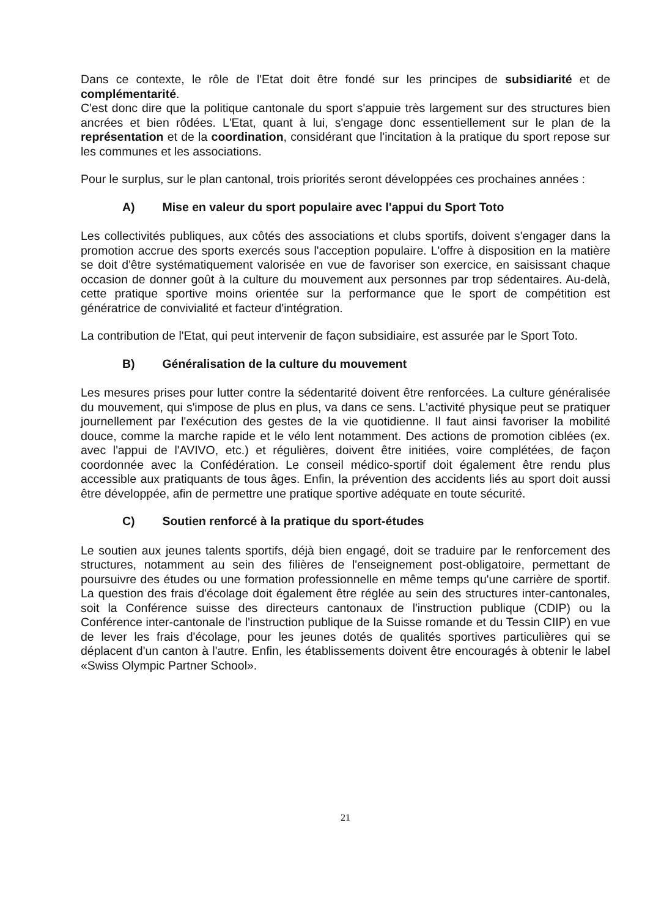Dans ce contexte, le rôle de l'Etat doit être fondé sur les principes de subsidiarité et de complémentarité.
C'est donc dire que la politique cantonale du sport s'appuie très largement sur des structures bien ancrées et bien rôdées. L'Etat, quant à lui, s'engage donc essentiellement sur le plan de la représentation et de la coordination, considérant que l'incitation à la pratique du sport repose sur les communes et les associations.
Pour le surplus, sur le plan cantonal, trois priorités seront développées ces prochaines années :
A) Mise en valeur du sport populaire avec l'appui du Sport Toto
Les collectivités publiques, aux côtés des associations et clubs sportifs, doivent s'engager dans la promotion accrue des sports exercés sous l'acception populaire. L'offre à disposition en la matière se doit d'être systématiquement valorisée en vue de favoriser son exercice, en saisissant chaque occasion de donner goût à la culture du mouvement aux personnes par trop sédentaires. Au-delà, cette pratique sportive moins orientée sur la performance que le sport de compétition est génératrice de convivialité et facteur d'intégration.
La contribution de l'Etat, qui peut intervenir de façon subsidiaire, est assurée par le Sport Toto.
B) Généralisation de la culture du mouvement
Les mesures prises pour lutter contre la sédentarité doivent être renforcées. La culture généralisée du mouvement, qui s'impose de plus en plus, va dans ce sens. L'activité physique peut se pratiquer journellement par l'exécution des gestes de la vie quotidienne. Il faut ainsi favoriser la mobilité douce, comme la marche rapide et le vélo lent notamment. Des actions de promotion ciblées (ex. avec l'appui de l'AVIVO, etc.) et régulières, doivent être initiées, voire complétées, de façon coordonnée avec la Confédération. Le conseil médico-sportif doit également être rendu plus accessible aux pratiquants de tous âges. Enfin, la prévention des accidents liés au sport doit aussi être développée, afin de permettre une pratique sportive adéquate en toute sécurité.
C) Soutien renforcé à la pratique du sport-études
Le soutien aux jeunes talents sportifs, déjà bien engagé, doit se traduire par le renforcement des structures, notamment au sein des filières de l'enseignement post-obligatoire, permettant de poursuivre des études ou une formation professionnelle en même temps qu'une carrière de sportif. La question des frais d'écolage doit également être réglée au sein des structures inter-cantonales, soit la Conférence suisse des directeurs cantonaux de l'instruction publique (CDIP) ou la Conférence inter-cantonale de l'instruction publique de la Suisse romande et du Tessin CIIP) en vue de lever les frais d'écolage, pour les jeunes dotés de qualités sportives particulières qui se déplacent d'un canton à l'autre. Enfin, les établissements doivent être encouragés à obtenir le label «Swiss Olympic Partner School».
21